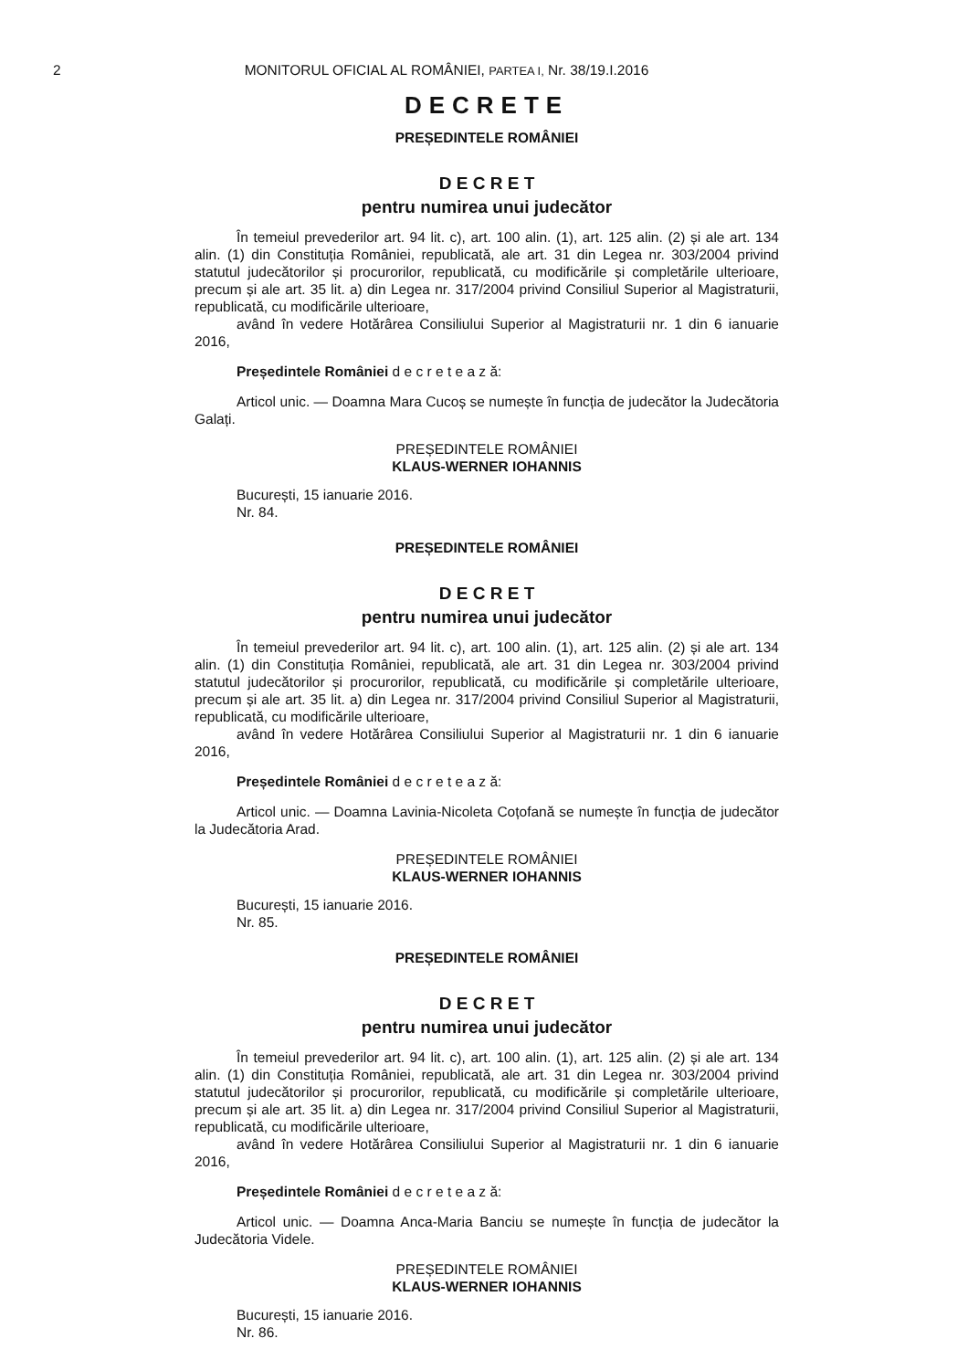2 MONITORUL OFICIAL AL ROMÂNIEI, PARTEA I, Nr. 38/19.I.2016
DECRETE
PREȘEDINTELE ROMÂNIEI
D E C R E T
pentru numirea unui judecător
În temeiul prevederilor art. 94 lit. c), art. 100 alin. (1), art. 125 alin. (2) și ale art. 134 alin. (1) din Constituția României, republicată, ale art. 31 din Legea nr. 303/2004 privind statutul judecătorilor și procurorilor, republicată, cu modificările și completările ulterioare, precum și ale art. 35 lit. a) din Legea nr. 317/2004 privind Consiliul Superior al Magistraturii, republicată, cu modificările ulterioare,
având în vedere Hotărârea Consiliului Superior al Magistraturii nr. 1 din 6 ianuarie 2016,
Președintele României d e c r e t e a z ă:
Articol unic. — Doamna Mara Cucoș se numește în funcția de judecător la Judecătoria Galați.
PREȘEDINTELE ROMÂNIEI
KLAUS-WERNER IOHANNIS
București, 15 ianuarie 2016.
Nr. 84.
PREȘEDINTELE ROMÂNIEI
D E C R E T
pentru numirea unui judecător
În temeiul prevederilor art. 94 lit. c), art. 100 alin. (1), art. 125 alin. (2) și ale art. 134 alin. (1) din Constituția României, republicată, ale art. 31 din Legea nr. 303/2004 privind statutul judecătorilor și procurorilor, republicată, cu modificările și completările ulterioare, precum și ale art. 35 lit. a) din Legea nr. 317/2004 privind Consiliul Superior al Magistraturii, republicată, cu modificările ulterioare,
având în vedere Hotărârea Consiliului Superior al Magistraturii nr. 1 din 6 ianuarie 2016,
Președintele României d e c r e t e a z ă:
Articol unic. — Doamna Lavinia-Nicoleta Coțofană se numește în funcția de judecător la Judecătoria Arad.
PREȘEDINTELE ROMÂNIEI
KLAUS-WERNER IOHANNIS
București, 15 ianuarie 2016.
Nr. 85.
PREȘEDINTELE ROMÂNIEI
D E C R E T
pentru numirea unui judecător
În temeiul prevederilor art. 94 lit. c), art. 100 alin. (1), art. 125 alin. (2) și ale art. 134 alin. (1) din Constituția României, republicată, ale art. 31 din Legea nr. 303/2004 privind statutul judecătorilor și procurorilor, republicată, cu modificările și completările ulterioare, precum și ale art. 35 lit. a) din Legea nr. 317/2004 privind Consiliul Superior al Magistraturii, republicată, cu modificările ulterioare,
având în vedere Hotărârea Consiliului Superior al Magistraturii nr. 1 din 6 ianuarie 2016,
Președintele României d e c r e t e a z ă:
Articol unic. — Doamna Anca-Maria Banciu se numește în funcția de judecător la Judecătoria Videle.
PREȘEDINTELE ROMÂNIEI
KLAUS-WERNER IOHANNIS
București, 15 ianuarie 2016.
Nr. 86.